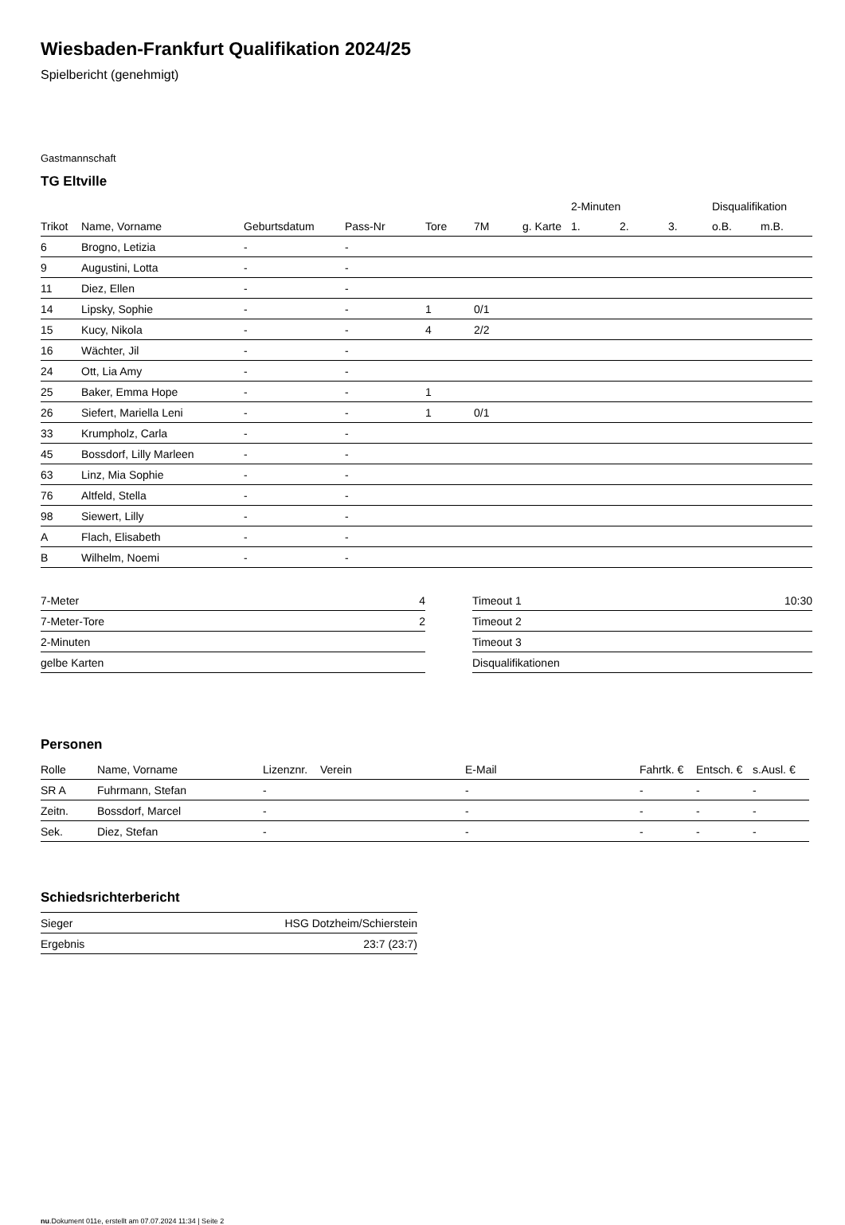Wiesbaden-Frankfurt Qualifikation 2024/25
Spielbericht (genehmigt)
Gastmannschaft
TG Eltville
| | | | | | | | 2-Minuten | | | Disqualifikation | |
| --- | --- | --- | --- | --- | --- | --- | --- | --- | --- | --- | --- |
| Trikot | Name, Vorname | Geburtsdatum | Pass-Nr | Tore | 7M | g. Karte | 1. | 2. | 3. | o.B. | m.B. |
| 6 | Brogno, Letizia | - | - | | | | | | | | |
| 9 | Augustini, Lotta | - | - | | | | | | | | |
| 11 | Diez, Ellen | - | - | | | | | | | | |
| 14 | Lipsky, Sophie | - | - | 1 | 0/1 | | | | | | |
| 15 | Kucy, Nikola | - | - | 4 | 2/2 | | | | | | |
| 16 | Wächter, Jil | - | - | | | | | | | | |
| 24 | Ott, Lia Amy | - | - | | | | | | | | |
| 25 | Baker, Emma Hope | - | - | 1 | | | | | | | |
| 26 | Siefert, Mariella Leni | - | - | 1 | 0/1 | | | | | | |
| 33 | Krumpholz, Carla | - | - | | | | | | | | |
| 45 | Bossdorf, Lilly Marleen | - | - | | | | | | | | |
| 63 | Linz, Mia Sophie | - | - | | | | | | | | |
| 76 | Altfeld, Stella | - | - | | | | | | | | |
| 98 | Siewert, Lilly | - | - | | | | | | | | |
| A | Flach, Elisabeth | - | - | | | | | | | | |
| B | Wilhelm, Noemi | - | - | | | | | | | | |
| 7-Meter | 4 |
| 7-Meter-Tore | 2 |
| 2-Minuten | |
| gelbe Karten | |
| Timeout 1 | 10:30 |
| Timeout 2 | |
| Timeout 3 | |
| Disqualifikationen | |
Personen
| Rolle | Name, Vorname | Lizenznr. | Verein | E-Mail | Fahrtk. € | Entsch. € | s.Ausl. € |
| --- | --- | --- | --- | --- | --- | --- | --- |
| SR A | Fuhrmann, Stefan | - | | - | - | - | - |
| Zeitn. | Bossdorf, Marcel | - | | - | - | - | - |
| Sek. | Diez, Stefan | - | | - | - | - | - |
Schiedsrichterbericht
| Sieger | HSG Dotzheim/Schierstein |
| Ergebnis | 23:7 (23:7) |
nu.Dokument 011e, erstellt am 07.07.2024 11:34 | Seite 2